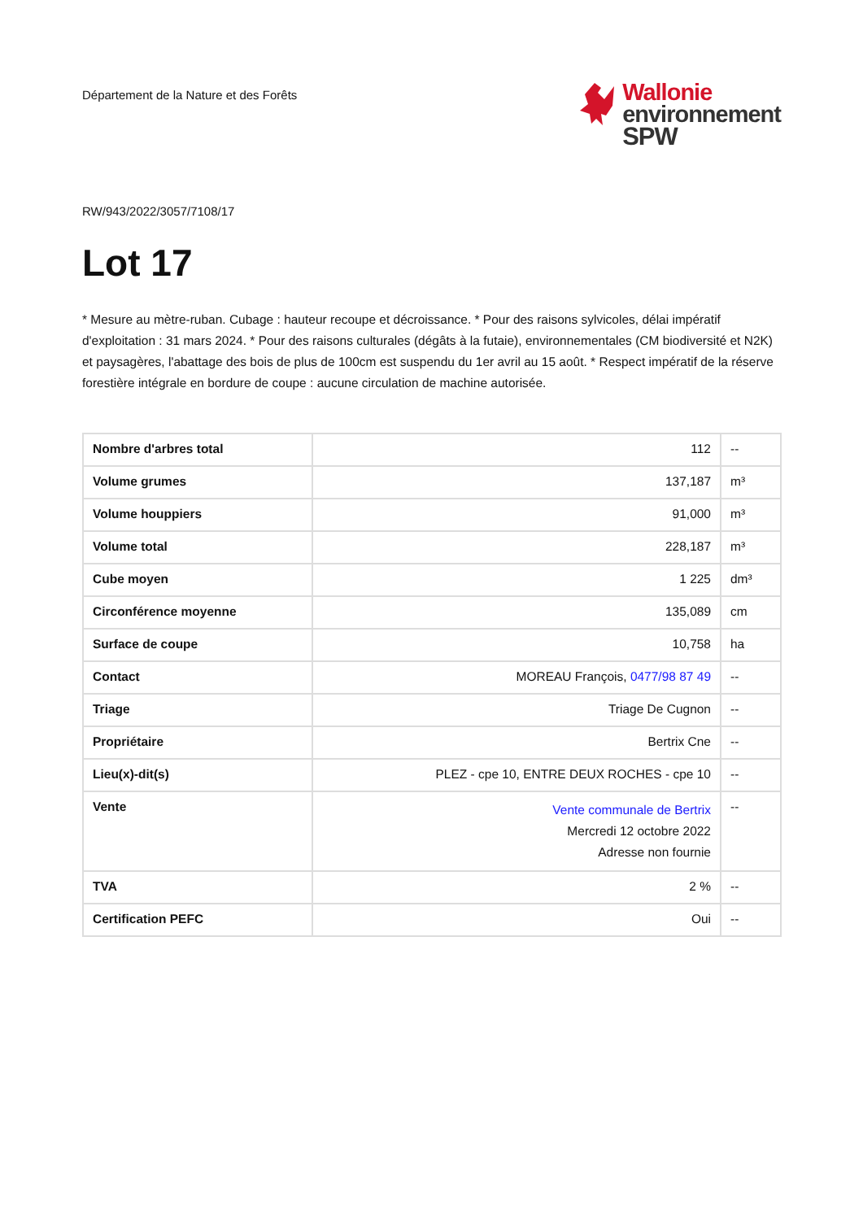Département de la Nature et des Forêts
Wallonie
environnement
SPW
RW/943/2022/3057/7108/17
Lot 17
* Mesure au mètre-ruban. Cubage : hauteur recoupe et décroissance. * Pour des raisons sylvicoles, délai impératif d'exploitation : 31 mars 2024. * Pour des raisons culturales (dégâts à la futaie), environnementales (CM biodiversité et N2K) et paysagères, l'abattage des bois de plus de 100cm est suspendu du 1er avril au 15 août. * Respect impératif de la réserve forestière intégrale en bordure de coupe : aucune circulation de machine autorisée.
| Nombre d'arbres total | 112 | -- |
| Volume grumes | 137,187 | m³ |
| Volume houppiers | 91,000 | m³ |
| Volume total | 228,187 | m³ |
| Cube moyen | 1 225 | dm³ |
| Circonférence moyenne | 135,089 | cm |
| Surface de coupe | 10,758 | ha |
| Contact | MOREAU François, 0477/98 87 49 | -- |
| Triage | Triage De Cugnon | -- |
| Propriétaire | Bertrix Cne | -- |
| Lieu(x)-dit(s) | PLEZ - cpe 10, ENTRE DEUX ROCHES - cpe 10 | -- |
| Vente | Vente communale de Bertrix Mercredi 12 octobre 2022 Adresse non fournie | -- |
| TVA | 2 % | -- |
| Certification PEFC | Oui | -- |